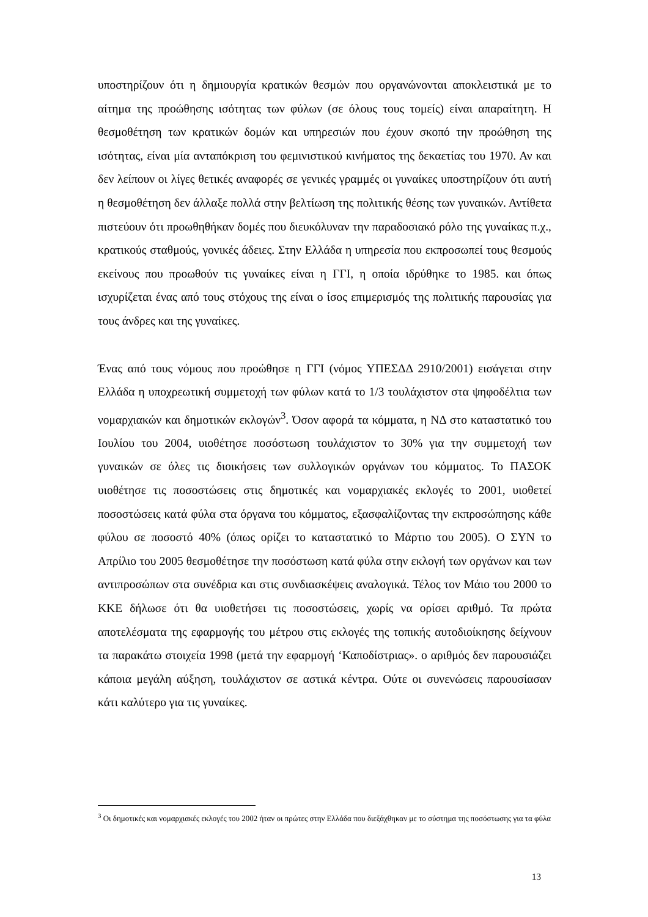υποστηρίζουν ότι η δημιουργία κρατικών θεσμών που οργανώνονται αποκλειστικά με το αίτημα της προώθησης ισότητας των φύλων (σε όλους τους τομείς) είναι απαραίτητη. Η θεσμοθέτηση των κρατικών δομών και υπηρεσιών που έχουν σκοπό την προώθηση της ισότητας, είναι μία ανταπόκριση του φεμινιστικού κινήματος της δεκαετίας του 1970. Αν και δεν λείπουν οι λίγες θετικές αναφορές σε γενικές γραμμές οι γυναίκες υποστηρίζουν ότι αυτή η θεσμοθέτηση δεν άλλαξε πολλά στην βελτίωση της πολιτικής θέσης των γυναικών. Αντίθετα πιστεύουν ότι προωθηθήκαν δομές που διευκόλυναν την παραδοσιακό ρόλο της γυναίκας π.χ., κρατικούς σταθμούς, γονικές άδειες. Στην Ελλάδα η υπηρεσία που εκπροσωπεί τους θεσμούς εκείνους που προωθούν τις γυναίκες είναι η ΓΓΙ, η οποία ιδρύθηκε το 1985. και όπως ισχυρίζεται ένας από τους στόχους της είναι ο ίσος επιμερισμός της πολιτικής παρουσίας για τους άνδρες και της γυναίκες.
Ένας από τους νόμους που προώθησε η ΓΓΙ (νόμος ΥΠΕΣΔΔ 2910/2001) εισάγεται στην Ελλάδα η υποχρεωτική συμμετοχή των φύλων κατά το 1/3 τουλάχιστον στα ψηφοδέλτια των νομαρχιακών και δημοτικών εκλογών<sup>3</sup>. Όσον αφορά τα κόμματα, η ΝΔ στο καταστατικό του Ιουλίου του 2004, υιοθέτησε ποσόστωση τουλάχιστον το 30% για την συμμετοχή των γυναικών σε όλες τις διοικήσεις των συλλογικών οργάνων του κόμματος. Το ΠΑΣΟΚ υιοθέτησε τις ποσοστώσεις στις δημοτικές και νομαρχιακές εκλογές το 2001, υιοθετεί ποσοστώσεις κατά φύλα στα όργανα του κόμματος, εξασφαλίζοντας την εκπροσώπησης κάθε φύλου σε ποσοστό 40% (όπως ορίζει το καταστατικό το Μάρτιο του 2005). Ο ΣΥΝ το Απρίλιο του 2005 θεσμοθέτησε την ποσόστωση κατά φύλα στην εκλογή των οργάνων και των αντιπροσώπων στα συνέδρια και στις συνδιασκέψεις αναλογικά. Τέλος τον Μάιο του 2000 το ΚΚΕ δήλωσε ότι θα υιοθετήσει τις ποσοστώσεις, χωρίς να ορίσει αριθμό. Τα πρώτα αποτελέσματα της εφαρμογής του μέτρου στις εκλογές της τοπικής αυτοδιοίκησης δείχνουν τα παρακάτω στοιχεία 1998 (μετά την εφαρμογή ‘Καποδίστριας». ο αριθμός δεν παρουσιάζει κάποια μεγάλη αύξηση, τουλάχιστον σε αστικά κέντρα. Ούτε οι συνενώσεις παρουσίασαν κάτι καλύτερο για τις γυναίκες.
<sup>3</sup> Οι δημοτικές και νομαρχιακές εκλογές του 2002 ήταν οι πρώτες στην Ελλάδα που διεξάχθηκαν με το σύστημα της ποσόστωσης για τα φύλα
13